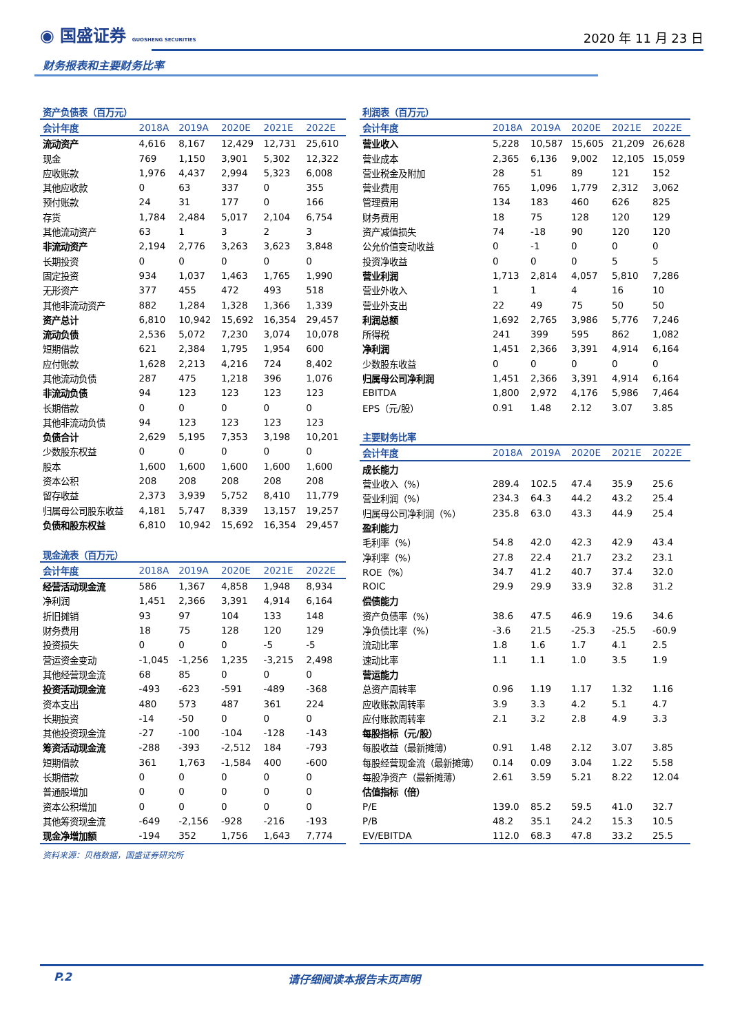◉ 国盛证券 GUOSHENG SECURITIES
2020 年 11 月 23 日
财务报表和主要财务比率
| 资产负债表（百万元） | | | | | |
| 会计年度 | 2018A | 2019A | 2020E | 2021E | 2022E |
| 流动资产 | 4,616 | 8,167 | 12,429 | 12,731 | 25,610 |
| 现金 | 769 | 1,150 | 3,901 | 5,302 | 12,322 |
| 应收账款 | 1,976 | 4,437 | 2,994 | 5,323 | 6,008 |
| 其他应收款 | 0 | 63 | 337 | 0 | 355 |
| 预付账款 | 24 | 31 | 177 | 0 | 166 |
| 存货 | 1,784 | 2,484 | 5,017 | 2,104 | 6,754 |
| 其他流动资产 | 63 | 1 | 3 | 2 | 3 |
| 非流动资产 | 2,194 | 2,776 | 3,263 | 3,623 | 3,848 |
| 长期投资 | 0 | 0 | 0 | 0 | 0 |
| 固定投资 | 934 | 1,037 | 1,463 | 1,765 | 1,990 |
| 无形资产 | 377 | 455 | 472 | 493 | 518 |
| 其他非流动资产 | 882 | 1,284 | 1,328 | 1,366 | 1,339 |
| 资产总计 | 6,810 | 10,942 | 15,692 | 16,354 | 29,457 |
| 流动负债 | 2,536 | 5,072 | 7,230 | 3,074 | 10,078 |
| 短期借款 | 621 | 2,384 | 1,795 | 1,954 | 600 |
| 应付账款 | 1,628 | 2,213 | 4,216 | 724 | 8,402 |
| 其他流动负债 | 287 | 475 | 1,218 | 396 | 1,076 |
| 非流动负债 | 94 | 123 | 123 | 123 | 123 |
| 长期借款 | 0 | 0 | 0 | 0 | 0 |
| 其他非流动负债 | 94 | 123 | 123 | 123 | 123 |
| 负债合计 | 2,629 | 5,195 | 7,353 | 3,198 | 10,201 |
| 少数股东权益 | 0 | 0 | 0 | 0 | 0 |
| 股本 | 1,600 | 1,600 | 1,600 | 1,600 | 1,600 |
| 资本公积 | 208 | 208 | 208 | 208 | 208 |
| 留存收益 | 2,373 | 3,939 | 5,752 | 8,410 | 11,779 |
| 归属母公司股东收益 | 4,181 | 5,747 | 8,339 | 13,157 | 19,257 |
| 负债和股东权益 | 6,810 | 10,942 | 15,692 | 16,354 | 29,457 |
| 现金流表（百万元） | | | | | |
| 会计年度 | 2018A | 2019A | 2020E | 2021E | 2022E |
| 经营活动现金流 | 586 | 1,367 | 4,858 | 1,948 | 8,934 |
| 净利润 | 1,451 | 2,366 | 3,391 | 4,914 | 6,164 |
| 折旧摊销 | 93 | 97 | 104 | 133 | 148 |
| 财务费用 | 18 | 75 | 128 | 120 | 129 |
| 投资损失 | 0 | 0 | 0 | -5 | -5 |
| 营运资金变动 | -1,045 | -1,256 | 1,235 | -3,215 | 2,498 |
| 其他经营现金流 | 68 | 85 | 0 | 0 | 0 |
| 投资活动现金流 | -493 | -623 | -591 | -489 | -368 |
| 资本支出 | 480 | 573 | 487 | 361 | 224 |
| 长期投资 | -14 | -50 | 0 | 0 | 0 |
| 其他投资现金流 | -27 | -100 | -104 | -128 | -143 |
| 筹资活动现金流 | -288 | -393 | -2,512 | 184 | -793 |
| 短期借款 | 361 | 1,763 | -1,584 | 400 | -600 |
| 长期借款 | 0 | 0 | 0 | 0 | 0 |
| 普通股增加 | 0 | 0 | 0 | 0 | 0 |
| 资本公积增加 | 0 | 0 | 0 | 0 | 0 |
| 其他筹资现金流 | -649 | -2,156 | -928 | -216 | -193 |
| 现金净增加额 | -194 | 352 | 1,756 | 1,643 | 7,774 |
| 利润表（百万元） | | | | | |
| 会计年度 | 2018A | 2019A | 2020E | 2021E | 2022E |
| 营业收入 | 5,228 | 10,587 | 15,605 | 21,209 | 26,628 |
| 营业成本 | 2,365 | 6,136 | 9,002 | 12,105 | 15,059 |
| 营业税金及附加 | 28 | 51 | 89 | 121 | 152 |
| 营业费用 | 765 | 1,096 | 1,779 | 2,312 | 3,062 |
| 管理费用 | 134 | 183 | 460 | 626 | 825 |
| 财务费用 | 18 | 75 | 128 | 120 | 129 |
| 资产减值损失 | 74 | -18 | 90 | 120 | 120 |
| 公允价值变动收益 | 0 | -1 | 0 | 0 | 0 |
| 投资净收益 | 0 | 0 | 0 | 5 | 5 |
| 营业利润 | 1,713 | 2,814 | 4,057 | 5,810 | 7,286 |
| 营业外收入 | 1 | 1 | 4 | 16 | 10 |
| 营业外支出 | 22 | 49 | 75 | 50 | 50 |
| 利润总额 | 1,692 | 2,765 | 3,986 | 5,776 | 7,246 |
| 所得税 | 241 | 399 | 595 | 862 | 1,082 |
| 净利润 | 1,451 | 2,366 | 3,391 | 4,914 | 6,164 |
| 少数股东收益 | 0 | 0 | 0 | 0 | 0 |
| 归属母公司净利润 | 1,451 | 2,366 | 3,391 | 4,914 | 6,164 |
| EBITDA | 1,800 | 2,972 | 4,176 | 5,986 | 7,464 |
| EPS（元/股） | 0.91 | 1.48 | 2.12 | 3.07 | 3.85 |
| 主要财务比率 | | | | | |
| 会计年度 | 2018A | 2019A | 2020E | 2021E | 2022E |
| 成长能力 | | | | | |
| 营业收入（%） | 289.4 | 102.5 | 47.4 | 35.9 | 25.6 |
| 营业利润（%） | 234.3 | 64.3 | 44.2 | 43.2 | 25.4 |
| 归属母公司净利润（%） | 235.8 | 63.0 | 43.3 | 44.9 | 25.4 |
| 盈利能力 | | | | | |
| 毛利率（%） | 54.8 | 42.0 | 42.3 | 42.9 | 43.4 |
| 净利率（%） | 27.8 | 22.4 | 21.7 | 23.2 | 23.1 |
| ROE（%） | 34.7 | 41.2 | 40.7 | 37.4 | 32.0 |
| ROIC | 29.9 | 29.9 | 33.9 | 32.8 | 31.2 |
| 偿债能力 | | | | | |
| 资产负债率（%） | 38.6 | 47.5 | 46.9 | 19.6 | 34.6 |
| 净负债比率（%） | -3.6 | 21.5 | -25.3 | -25.5 | -60.9 |
| 流动比率 | 1.8 | 1.6 | 1.7 | 4.1 | 2.5 |
| 速动比率 | 1.1 | 1.1 | 1.0 | 3.5 | 1.9 |
| 营运能力 | | | | | |
| 总资产周转率 | 0.96 | 1.19 | 1.17 | 1.32 | 1.16 |
| 应收账款周转率 | 3.9 | 3.3 | 4.2 | 5.1 | 4.7 |
| 应付账款周转率 | 2.1 | 3.2 | 2.8 | 4.9 | 3.3 |
| 每股指标（元/股） | | | | | |
| 每股收益（最新摊薄） | 0.91 | 1.48 | 2.12 | 3.07 | 3.85 |
| 每股经营现金流（最新摊薄） | 0.14 | 0.09 | 3.04 | 1.22 | 5.58 |
| 每股净资产（最新摊薄） | 2.61 | 3.59 | 5.21 | 8.22 | 12.04 |
| 估值指标（倍） | | | | | |
| P/E | 139.0 | 85.2 | 59.5 | 41.0 | 32.7 |
| P/B | 48.2 | 35.1 | 24.2 | 15.3 | 10.5 |
| EV/EBITDA | 112.0 | 68.3 | 47.8 | 33.2 | 25.5 |
资料来源：贝格数据，国盛证券研究所
P.2 请仔细阅读本报告末页声明